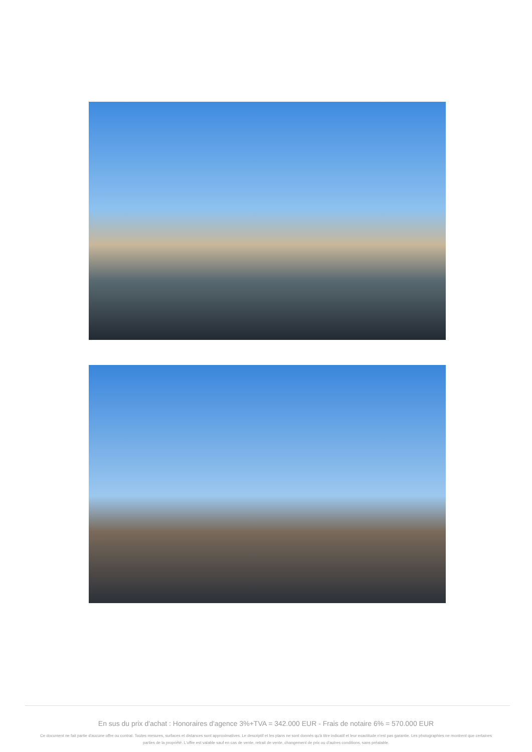En sus du prix d'achat : Honoraires d'agence 3%+TVA = 342.000 EUR - Frais de notaire 6% = 570.000 EUR
Ce document ne fait partie d'aucune offre ou contrat. Toutes mesures, surfaces et distances sont approximatives. Le descriptif et les plans ne sont donnés qu'à titre indicatif et leur exactitude n'est pas garantie. Les photographies ne montrent que certaines parties de la propriété. L'offre est valable sauf en cas de vente, retrait de vente, changement de prix ou d'autres conditions, sans préalable.